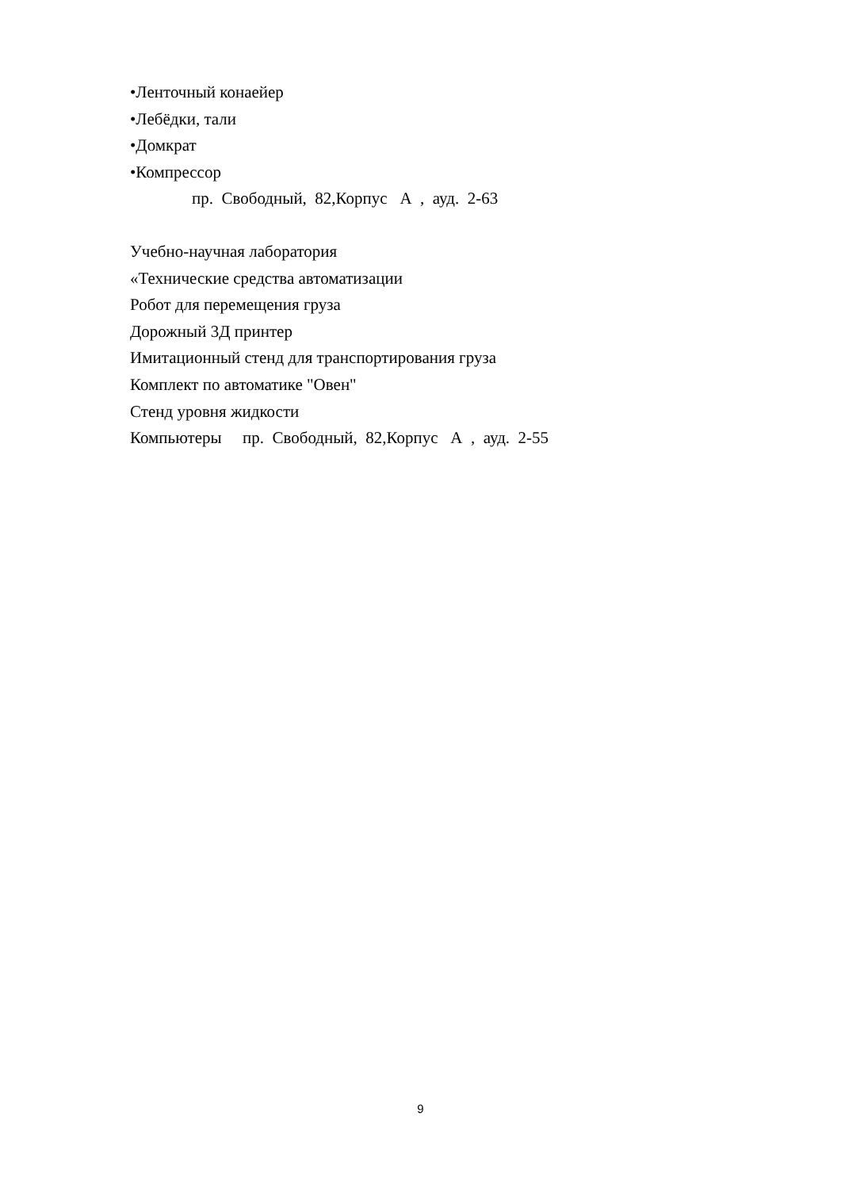•Ленточный конаейер
•Лебёдки, тали
•Домкрат
•Компрессор
пр. Свободный, 82,Корпус А , ауд. 2-63
Учебно-научная лаборатория
«Технические средства автоматизации
Робот для перемещения груза
Дорожный 3Д принтер
Имитационный стенд для транспортирования груза
Комплект по автоматике "Овен"
Стенд уровня жидкости
Компьютеры пр. Свободный, 82,Корпус А , ауд. 2-55
9